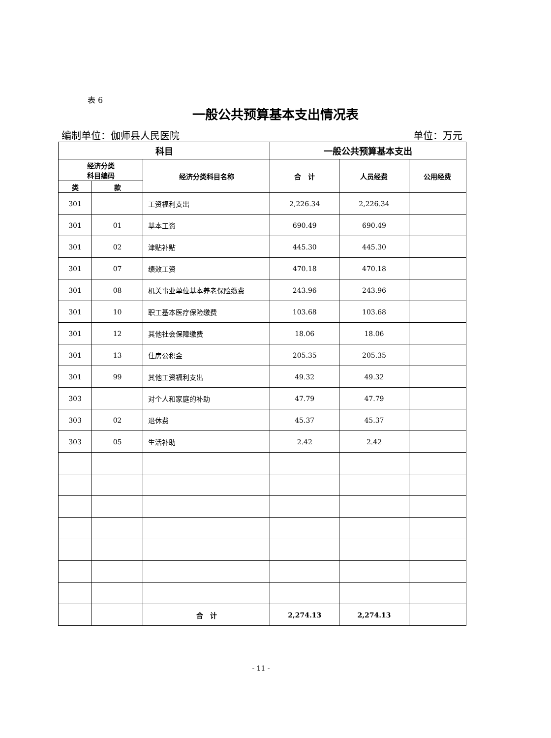表 6
一般公共预算基本支出情况表
编制单位：伽师县人民医院 单位：万元
| 科目 | | | 一般公共预算基本支出 | | |
| --- | --- | --- | --- | --- | --- |
| 经济分类 科目编码 | | 经济分类科目名称 | 合 计 | 人员经费 | 公用经费 |
| 类 | 款 | | | | |
| 301 | | 工资福利支出 | 2,226.34 | 2,226.34 | |
| 301 | 01 | 基本工资 | 690.49 | 690.49 | |
| 301 | 02 | 津贴补贴 | 445.30 | 445.30 | |
| 301 | 07 | 绩效工资 | 470.18 | 470.18 | |
| 301 | 08 | 机关事业单位基本养老保险缴费 | 243.96 | 243.96 | |
| 301 | 10 | 职工基本医疗保险缴费 | 103.68 | 103.68 | |
| 301 | 12 | 其他社会保障缴费 | 18.06 | 18.06 | |
| 301 | 13 | 住房公积金 | 205.35 | 205.35 | |
| 301 | 99 | 其他工资福利支出 | 49.32 | 49.32 | |
| 303 | | 对个人和家庭的补助 | 47.79 | 47.79 | |
| 303 | 02 | 退休费 | 45.37 | 45.37 | |
| 303 | 05 | 生活补助 | 2.42 | 2.42 | |
| | | 合 计 | 2,274.13 | 2,274.13 | |
- 11 -